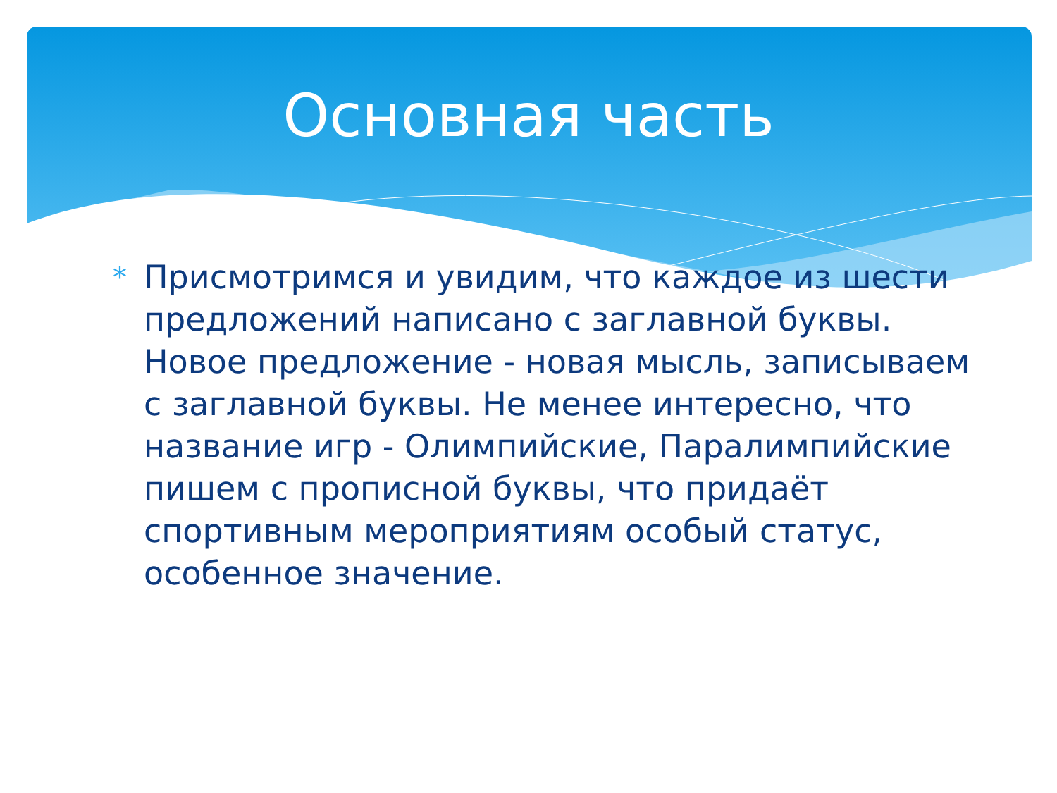Основная часть
*
Присмотримся и увидим, что каждое из шести предложений написано с заглавной буквы. Новое предложение - новая мысль, записываем с заглавной буквы. Не менее интересно, что название игр - Олимпийские, Паралимпийские пишем с прописной буквы, что придаёт спортивным мероприятиям особый статус, особенное значение.